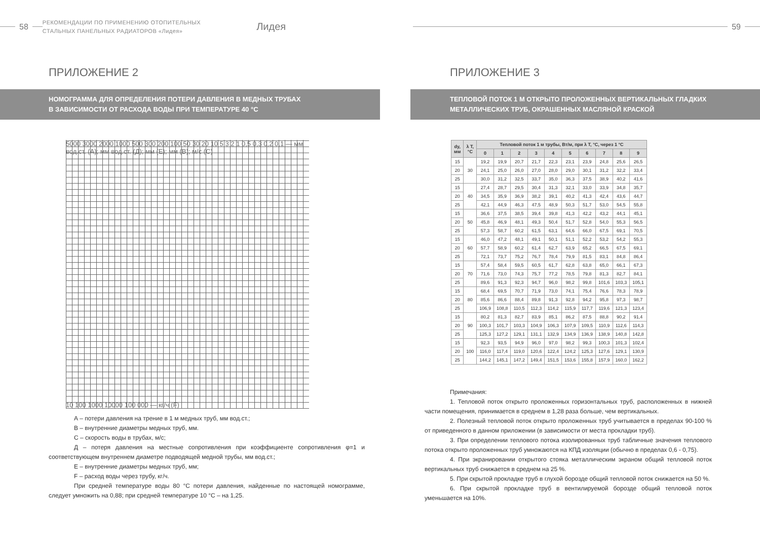58
РЕКОМЕНДАЦИИ ПО ПРИМЕНЕНИЮ ОТОПИТЕЛЬНЫХ
СТАЛЬНЫХ ПАНЕЛЬНЫХ РАДИАТОРОВ «Лидея»
Лидея
ПРИЛОЖЕНИЕ 2
НОМОГРАММА ДЛЯ ОПРЕДЕЛЕНИЯ ПОТЕРИ ДАВЛЕНИЯ В МЕДНЫХ ТРУБАХ
В ЗАВИСИМОСТИ ОТ РАСХОДА ВОДЫ ПРИ ТЕМПЕРАТУРЕ 40 °С
5000 3000 2000 1000 500 300 200 100 50 30 20 10 5 3 2 1 0,5 0,3 0,2 0,1 — мм вод.ст. (А); мм вод.ст. (Д); мм (Е); мм (В); м/с (С)
10 100 1000 10000 100 000 — кг/ч (F)
А – потери давления на трение в 1 м медных труб, мм вод.ст.;
В – внутренние диаметры медных труб, мм.
С – скорость воды в трубах, м/с;
Д – потеря давления на местные сопротивления при коэффициенте сопротивления φ=1 и соответствующем внутреннем диаметре подводящей медной трубы, мм вод.ст.;
Е – внутренние диаметры медных труб, мм;
F – расход воды через трубу, кг/ч.
При средней температуре воды 80 °С потери давления, найденные по настоящей номограмме, следует умножить на 0,88; при средней температуре 10 °С – на 1,25.
59
ПРИЛОЖЕНИЕ 3
ТЕПЛОВОЙ ПОТОК 1 М ОТКРЫТО ПРОЛОЖЕННЫХ ВЕРТИКАЛЬНЫХ ГЛАДКИХ
МЕТАЛЛИЧЕСКИХ ТРУБ, ОКРАШЕННЫХ МАСЛЯНОЙ КРАСКОЙ
| dу, мм | λ T, °C | Тепловой поток 1 м трубы, Вт/м, при λ T, °C, через 1 °C | | | | | | | | | |
| --- | --- | --- | --- | --- | --- | --- | --- | --- | --- | --- | --- |
| | | 0 | 1 | 2 | 3 | 4 | 5 | 6 | 7 | 8 | 9 |
| 15 | 30 | 19,2 | 19,9 | 20,7 | 21,7 | 22,3 | 23,1 | 23,9 | 24,8 | 25,6 | 26,5 |
| 20 | | 24,1 | 25,0 | 26,0 | 27,0 | 28,0 | 29,0 | 30,1 | 31,2 | 32,2 | 33,4 |
| 25 | | 30,0 | 31,2 | 32,5 | 33,7 | 35,0 | 36,3 | 37,5 | 38,9 | 40,2 | 41,6 |
| 15 | 40 | 27,4 | 28,7 | 29,5 | 30,4 | 31,3 | 32,1 | 33,0 | 33,9 | 34,8 | 35,7 |
| 20 | | 34,5 | 35,9 | 36,9 | 38,2 | 39,1 | 40,2 | 41,3 | 42,4 | 43,6 | 44,7 |
| 25 | | 42,1 | 44,9 | 46,3 | 47,5 | 48,9 | 50,3 | 51,7 | 53,0 | 54,5 | 55,8 |
| 15 | 50 | 36,6 | 37,5 | 38,5 | 39,4 | 39,8 | 41,3 | 42,2 | 43,2 | 44,1 | 45,1 |
| 20 | | 45,8 | 46,9 | 48,1 | 49,3 | 50,4 | 51,7 | 52,8 | 54,0 | 55,3 | 56,5 |
| 25 | | 57,3 | 58,7 | 60,2 | 61,5 | 63,1 | 64,6 | 66,0 | 67,5 | 69,1 | 70,5 |
| 15 | 60 | 46,0 | 47,2 | 48,1 | 49,1 | 50,1 | 51,1 | 52,2 | 53,2 | 54,2 | 55,3 |
| 20 | | 57,7 | 58,9 | 60,2 | 61,4 | 62,7 | 63,9 | 65,2 | 66,5 | 67,5 | 69,1 |
| 25 | | 72,1 | 73,7 | 75,2 | 76,7 | 78,4 | 79,9 | 81,5 | 83,1 | 84,8 | 86,4 |
| 15 | 70 | 57,4 | 58,4 | 59,5 | 60,5 | 61,7 | 62,8 | 63,8 | 65,0 | 66,1 | 67,3 |
| 20 | | 71,6 | 73,0 | 74,3 | 75,7 | 77,2 | 78,5 | 79,8 | 81,3 | 82,7 | 84,1 |
| 25 | | 89,6 | 91,3 | 92,3 | 94,7 | 96,0 | 98,2 | 99,8 | 101,6 | 103,3 | 105,1 |
| 15 | 80 | 68,4 | 69,5 | 70,7 | 71,9 | 73,0 | 74,1 | 75,4 | 76,6 | 78,3 | 78,9 |
| 20 | | 85,6 | 86,6 | 88,4 | 89,8 | 91,3 | 92,8 | 94,2 | 95,8 | 97,3 | 98,7 |
| 25 | | 106,9 | 108,8 | 110,5 | 112,3 | 114,2 | 115,9 | 117,7 | 119,6 | 121,3 | 123,4 |
| 15 | 90 | 80,2 | 81,3 | 82,7 | 83,9 | 85,1 | 86,2 | 87,5 | 88,8 | 90,2 | 91,4 |
| 20 | | 100,3 | 101,7 | 103,3 | 104,9 | 106,3 | 107,9 | 109,5 | 110,9 | 112,6 | 114,3 |
| 25 | | 125,3 | 127,2 | 129,1 | 131,1 | 132,9 | 134,9 | 136,9 | 138,9 | 140,8 | 142,8 |
| 15 | 100 | 92,3 | 93,5 | 94,9 | 96,0 | 97,0 | 98,2 | 99,3 | 100,3 | 101,3 | 102,4 |
| 20 | | 116,0 | 117,4 | 119,0 | 120,6 | 122,4 | 124,2 | 125,3 | 127,6 | 129,1 | 130,9 |
| 25 | | 144,2 | 145,1 | 147,2 | 149,4 | 151,5 | 153,6 | 155,8 | 157,9 | 160,0 | 162,2 |
Примечания:
1. Тепловой поток открыто проложенных горизонтальных труб, расположенных в нижней части помещения, принимается в среднем в 1,28 раза больше, чем вертикальных.
2. Полезный тепловой поток открыто проложенных труб учитывается в пределах 90-100 % от приведенного в данном приложении (в зависимости от места прокладки труб).
3. При определении теплового потока изолированных труб табличные значения теплового потока открыто проложенных труб умножаются на КПД изоляции (обычно в пределах 0,6 - 0,75).
4. При экранировании открытого стояка металлическим экраном общий тепловой поток вертикальных труб снижается в среднем на 25 %.
5. При скрытой прокладке труб в глухой борозде общий тепловой поток снижается на 50 %.
6. При скрытой прокладке труб в вентилируемой борозде общий тепловой поток уменьшается на 10%.